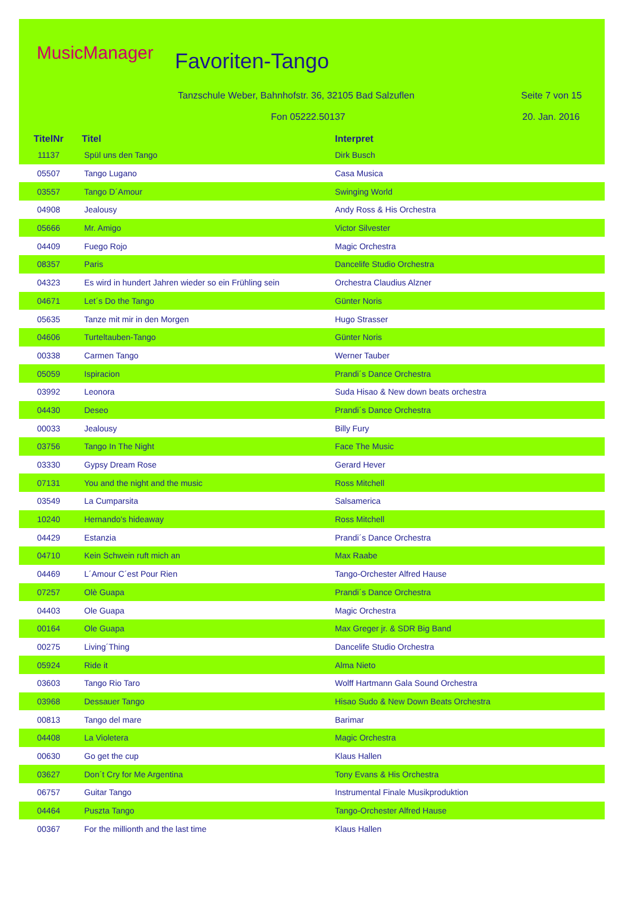MusicManager Favoriten-Tango
Tanzschule Weber, Bahnhofstr. 36, 32105 Bad Salzuflen
Seite 7 von 15
Fon 05222.50137 20. Jan. 2016
| TitelNr | Titel | Interpret |
| --- | --- | --- |
| 11137 | Spül uns den Tango | Dirk Busch |
| 05507 | Tango Lugano | Casa Musica |
| 03557 | Tango D´Amour | Swinging World |
| 04908 | Jealousy | Andy Ross & His Orchestra |
| 05666 | Mr. Amigo | Victor Silvester |
| 04409 | Fuego Rojo | Magic Orchestra |
| 08357 | Paris | Dancelife Studio Orchestra |
| 04323 | Es wird in hundert Jahren wieder so ein Frühling sein | Orchestra Claudius Alzner |
| 04671 | Let´s Do the Tango | Günter Noris |
| 05635 | Tanze mit mir in den Morgen | Hugo Strasser |
| 04606 | Turteltauben-Tango | Günter Noris |
| 00338 | Carmen Tango | Werner Tauber |
| 05059 | Ispiracion | Prandi´s Dance Orchestra |
| 03992 | Leonora | Suda Hisao & New down beats orchestra |
| 04430 | Deseo | Prandi´s Dance Orchestra |
| 00033 | Jealousy | Billy Fury |
| 03756 | Tango In The Night | Face The Music |
| 03330 | Gypsy Dream Rose | Gerard Hever |
| 07131 | You and the night and the music | Ross Mitchell |
| 03549 | La Cumparsita | Salsamerica |
| 10240 | Hernando's hideaway | Ross Mitchell |
| 04429 | Estanzia | Prandi´s Dance Orchestra |
| 04710 | Kein Schwein ruft mich an | Max Raabe |
| 04469 | L´Amour C´est Pour Rien | Tango-Orchester Alfred Hause |
| 07257 | Olè Guapa | Prandi´s Dance Orchestra |
| 04403 | Ole Guapa | Magic Orchestra |
| 00164 | Ole Guapa | Max Greger jr. & SDR Big Band |
| 00275 | Living´Thing | Dancelife Studio Orchestra |
| 05924 | Ride it | Alma Nieto |
| 03603 | Tango Rio Taro | Wolff Hartmann Gala Sound Orchestra |
| 03968 | Dessauer Tango | Hisao Sudo & New Down Beats Orchestra |
| 00813 | Tango del mare | Barimar |
| 04408 | La Violetera | Magic Orchestra |
| 00630 | Go get the cup | Klaus Hallen |
| 03627 | Don´t Cry for Me Argentina | Tony Evans & His Orchestra |
| 06757 | Guitar Tango | Instrumental Finale Musikproduktion |
| 04464 | Puszta Tango | Tango-Orchester Alfred Hause |
| 00367 | For the millionth and the last time | Klaus Hallen |